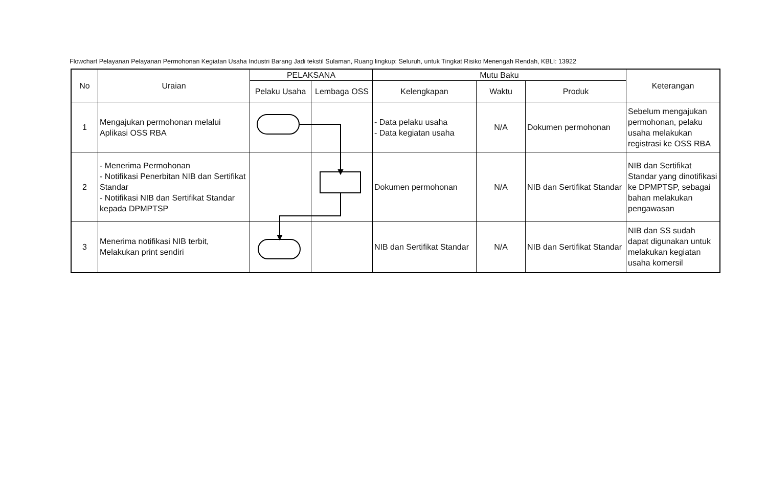Flowchart Pelayanan Pelayanan Permohonan Kegiatan Usaha Industri Barang Jadi tekstil Sulaman, Ruang lingkup: Seluruh, untuk Tingkat Risiko Menengah Rendah, KBLI: 13922
| No | Uraian | PELAKSANA | | Mutu Baku | | | Keterangan |
| --- | --- | --- | --- | --- | --- | --- | --- |
| | | Pelaku Usaha | Lembaga OSS | Kelengkapan | Waktu | Produk | |
| 1 | Mengajukan permohonan melalui Aplikasi OSS RBA | | | - Data pelaku usaha - Data kegiatan usaha | N/A | Dokumen permohonan | Sebelum mengajukan permohonan, pelaku usaha melakukan registrasi ke OSS RBA |
| 2 | - Menerima Permohonan - Notifikasi Penerbitan NIB dan Sertifikat Standar - Notifikasi NIB dan Sertifikat Standar kepada DPMPTSP | | | Dokumen permohonan | N/A | NIB dan Sertifikat Standar | NIB dan Sertifikat Standar yang dinotifikasi ke DPMPTSP, sebagai bahan melakukan pengawasan |
| 3 | Menerima notifikasi NIB terbit, Melakukan print sendiri | | | NIB dan Sertifikat Standar | N/A | NIB dan Sertifikat Standar | NIB dan SS sudah dapat digunakan untuk melakukan kegiatan usaha komersil |